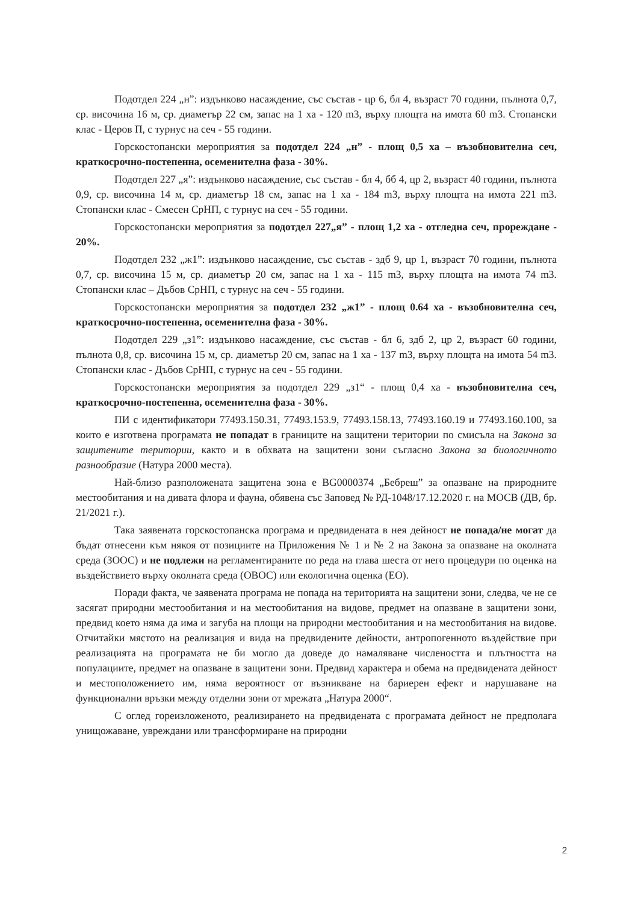Подотдел 224 „н”: издънково насаждение, със състав - цр 6, бл 4, възраст 70 години, пълнота 0,7, ср. височина 16 м, ср. диаметър 22 см, запас на 1 ха - 120 m3, върху площта на имота 60 m3. Стопански клас - Церов П, с турнус на сеч - 55 години.
Горскостопански мероприятия за подотдел 224 „н” - площ 0,5 ха – възобновителна сеч, краткосрочно-постепенна, осеменителна фаза - 30%.
Подотдел 227 „я”: издънково насаждение, със състав - бл 4, бб 4, цр 2, възраст 40 години, пълнота 0,9, ср. височина 14 м, ср. диаметър 18 см, запас на 1 ха - 184 m3, върху площта на имота 221 m3. Стопански клас - Смесен СрНП, с турнус на сеч - 55 години.
Горскостопански мероприятия за подотдел 227„я” - площ 1,2 ха - отгледна сеч, прореждане - 20%.
Подотдел 232 „ж1”: издънково насаждение, със състав - здб 9, цр 1, възраст 70 години, пълнота 0,7, ср. височина 15 м, ср. диаметър 20 см, запас на 1 ха - 115 m3, върху площта на имота 74 m3. Стопански клас – Дъбов СрНП, с турнус на сеч - 55 години.
Горскостопански мероприятия за подотдел 232 „ж1” - площ 0.64 ха - възобновителна сеч, краткосрочно-постепенна, осеменителна фаза - 30%.
Подотдел 229 „з1”: издънково насаждение, със състав - бл 6, здб 2, цр 2, възраст 60 години, пълнота 0,8, ср. височина 15 м, ср. диаметър 20 см, запас на 1 ха - 137 m3, върху площта на имота 54 m3. Стопански клас - Дъбов СрНП, с турнус на сеч - 55 години.
Горскостопански мероприятия за подотдел 229 „з1“ - площ 0,4 ха - възобновителна сеч, краткосрочно-постепенна, осеменителна фаза - 30%.
ПИ с идентификатори 77493.150.31, 77493.153.9, 77493.158.13, 77493.160.19 и 77493.160.100, за които е изготвена програмата не попадат в границите на защитени територии по смисъла на Закона за защитените територии, както и в обхвата на защитени зони съгласно Закона за биологичното разнообразие (Натура 2000 места).
Най-близо разположената защитена зона е BG0000374 „Бебреш” за опазване на природните местообитания и на дивата флора и фауна, обявена със Заповед № РД-1048/17.12.2020 г. на МОСВ (ДВ, бр. 21/2021 г.).
Така заявената горскостопанска програма и предвидената в нея дейност не попада/не могат да бъдат отнесени към някоя от позициите на Приложения № 1 и № 2 на Закона за опазване на околната среда (ЗООС) и не подлежи на регламентираните по реда на глава шеста от него процедури по оценка на въздействието върху околната среда (ОВОС) или екологична оценка (ЕО).
Поради факта, че заявената програма не попада на територията на защитени зони, следва, че не се засягат природни местообитания и на местообитания на видове, предмет на опазване в защитени зони, предвид което няма да има и загуба на площи на природни местообитания и на местообитания на видове. Отчитайки мястото на реализация и вида на предвидените дейности, антропогенното въздействие при реализацията на програмата не би могло да доведе до намаляване числеността и плътността на популациите, предмет на опазване в защитени зони. Предвид характера и обема на предвидената дейност и местоположението им, няма вероятност от възникване на бариерен ефект и нарушаване на функционални връзки между отделни зони от мрежата „Натура 2000“.
С оглед гореизложеното, реализирането на предвидената с програмата дейност не предполага унищожаване, увреждани или трансформиране на природни
2